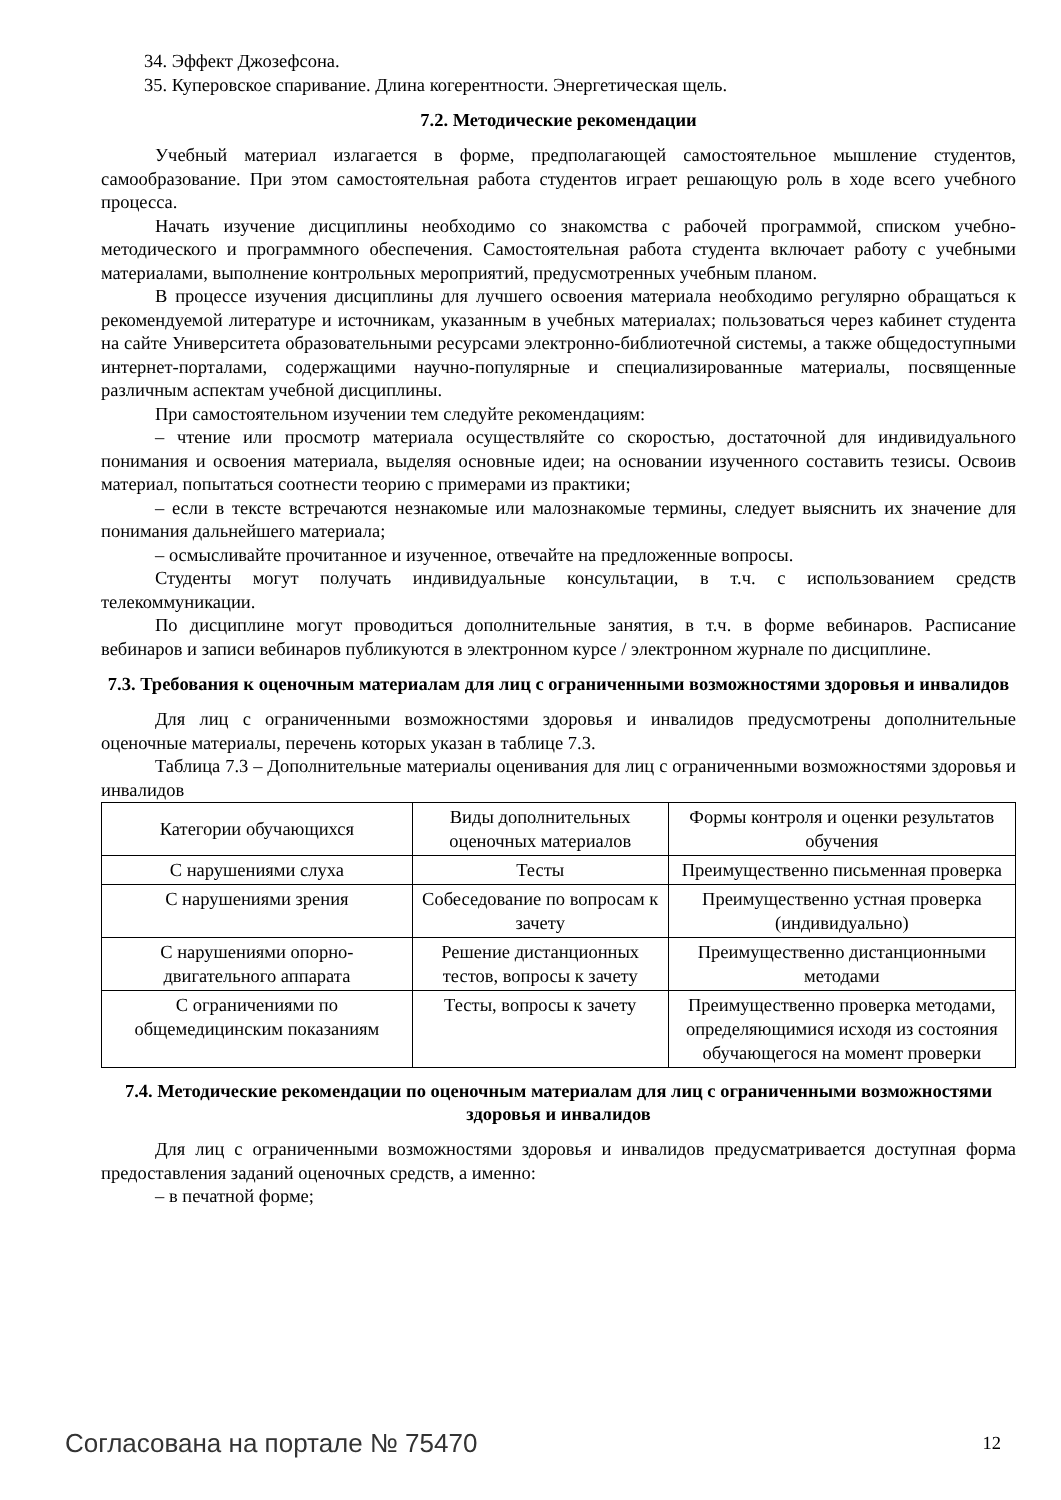34. Эффект Джозефсона.
35. Куперовское спаривание. Длина когерентности. Энергетическая щель.
7.2. Методические рекомендации
Учебный материал излагается в форме, предполагающей самостоятельное мышление студентов, самообразование. При этом самостоятельная работа студентов играет решающую роль в ходе всего учебного процесса.
Начать изучение дисциплины необходимо со знакомства с рабочей программой, списком учебно-методического и программного обеспечения. Самостоятельная работа студента включает работу с учебными материалами, выполнение контрольных мероприятий, предусмотренных учебным планом.
В процессе изучения дисциплины для лучшего освоения материала необходимо регулярно обращаться к рекомендуемой литературе и источникам, указанным в учебных материалах; пользоваться через кабинет студента на сайте Университета образовательными ресурсами электронно-библиотечной системы, а также общедоступными интернет-порталами, содержащими научно-популярные и специализированные материалы, посвященные различным аспектам учебной дисциплины.
При самостоятельном изучении тем следуйте рекомендациям:
– чтение или просмотр материала осуществляйте со скоростью, достаточной для индивидуального понимания и освоения материала, выделяя основные идеи; на основании изученного составить тезисы. Освоив материал, попытаться соотнести теорию с примерами из практики;
– если в тексте встречаются незнакомые или малознакомые термины, следует выяснить их значение для понимания дальнейшего материала;
– осмысливайте прочитанное и изученное, отвечайте на предложенные вопросы.
Студенты могут получать индивидуальные консультации, в т.ч. с использованием средств телекоммуникации.
По дисциплине могут проводиться дополнительные занятия, в т.ч. в форме вебинаров. Расписание вебинаров и записи вебинаров публикуются в электронном курсе / электронном журнале по дисциплине.
7.3. Требования к оценочным материалам для лиц с ограниченными возможностями здоровья и инвалидов
Для лиц с ограниченными возможностями здоровья и инвалидов предусмотрены дополнительные оценочные материалы, перечень которых указан в таблице 7.3.
Таблица 7.3 – Дополнительные материалы оценивания для лиц с ограниченными возможностями здоровья и инвалидов
| Категории обучающихся | Виды дополнительных оценочных материалов | Формы контроля и оценки результатов обучения |
| С нарушениями слуха | Тесты | Преимущественно письменная проверка |
| С нарушениями зрения | Собеседование по вопросам к зачету | Преимущественно устная проверка (индивидуально) |
| С нарушениями опорно-двигательного аппарата | Решение дистанционных тестов, вопросы к зачету | Преимущественно дистанционными методами |
| С ограничениями по общемедицинским показаниям | Тесты, вопросы к зачету | Преимущественно проверка методами, определяющимися исходя из состояния обучающегося на момент проверки |
7.4. Методические рекомендации по оценочным материалам для лиц с ограниченными возможностями здоровья и инвалидов
Для лиц с ограниченными возможностями здоровья и инвалидов предусматривается доступная форма предоставления заданий оценочных средств, а именно:
– в печатной форме;
Согласована на портале № 75470 12